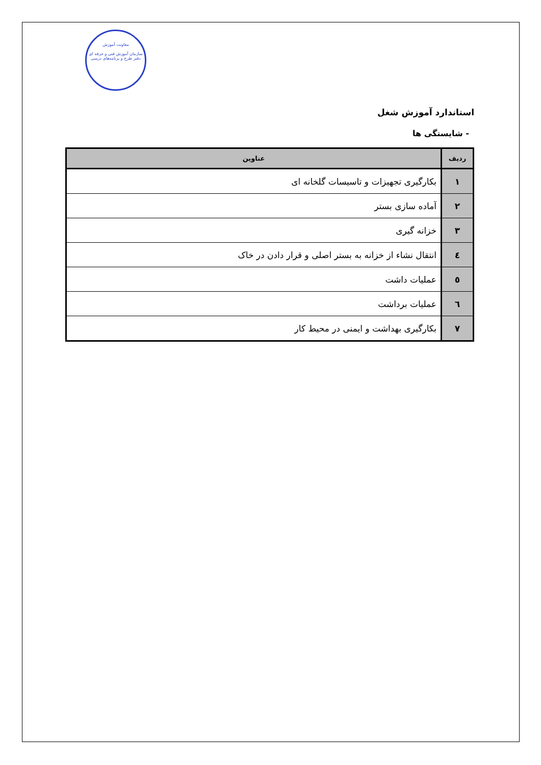معاونت آموزش
سازمان آموزش فنی و حرفه ای
دفتر طرح و برنامه‌های درسی
استاندارد آموزش شغل
- شایستگی ها
| ردیف | عناوین |
| --- | --- |
| ۱ | بکارگیری تجهیزات و تاسیسات گلخانه ای |
| ۲ | آماده سازی بستر |
| ۳ | خزانه گیری |
| ٤ | انتقال نشاء از خزانه به بستر اصلی و قرار دادن در خاک |
| ٥ | عملیات داشت |
| ٦ | عملیات برداشت |
| ۷ | بکارگیری بهداشت و ایمنی در محیط کار |